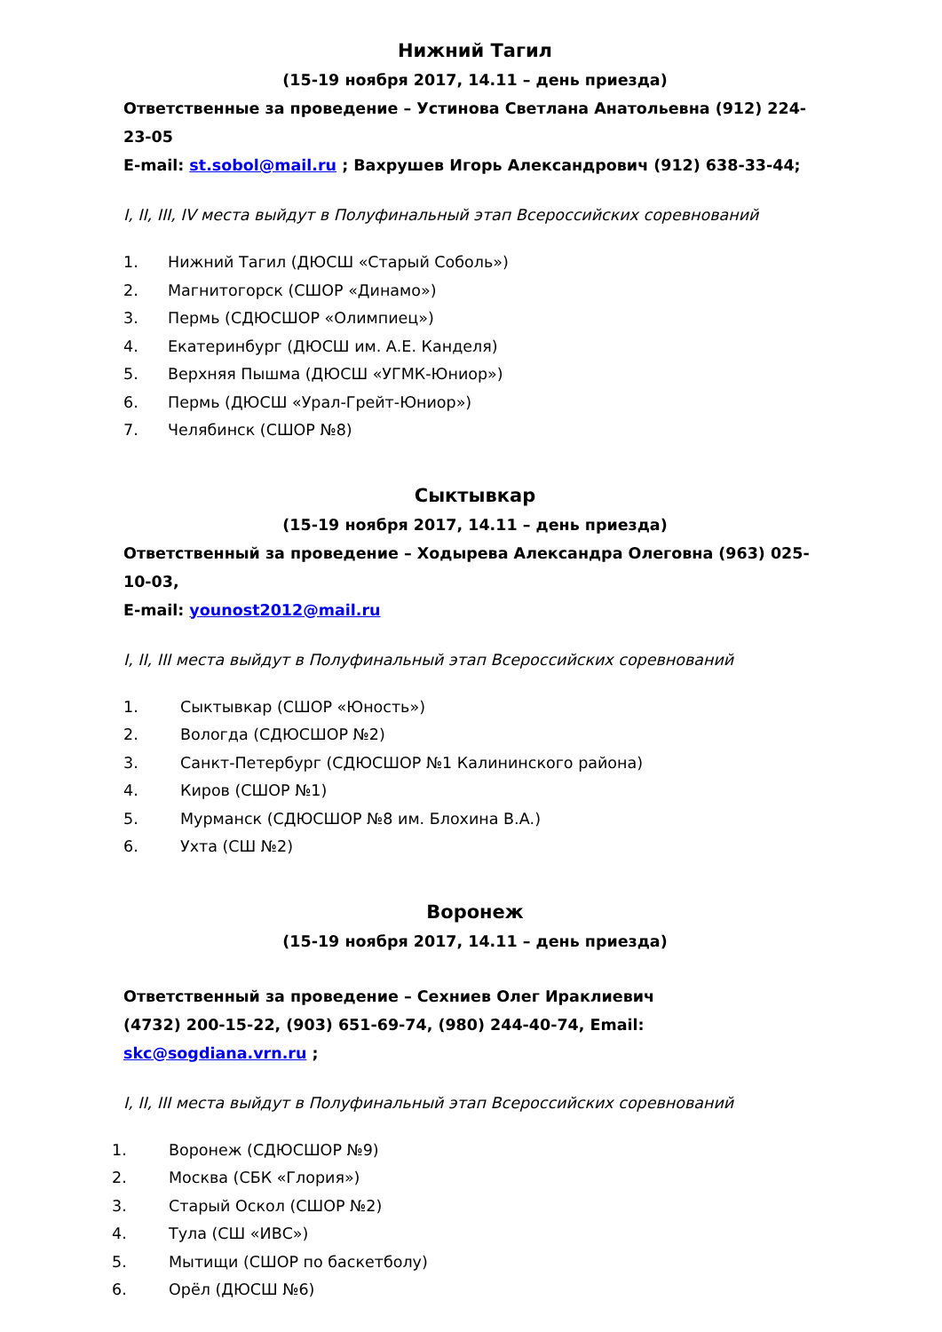Нижний Тагил
(15-19 ноября 2017, 14.11 – день приезда)
Ответственные за проведение – Устинова Светлана Анатольевна (912) 224-23-05
E-mail: st.sobol@mail.ru ; Вахрушев Игорь Александрович (912) 638-33-44;
I, II, III, IV места выйдут в Полуфинальный этап Всероссийских соревнований
1. Нижний Тагил (ДЮСШ «Старый Соболь»)
2. Магнитогорск (СШОР «Динамо»)
3. Пермь (СДЮСШОР «Олимпиец»)
4. Екатеринбург (ДЮСШ им. А.Е. Канделя)
5. Верхняя Пышма (ДЮСШ «УГМК-Юниор»)
6. Пермь (ДЮСШ «Урал-Грейт-Юниор»)
7. Челябинск (СШОР №8)
Сыктывкар
(15-19 ноября 2017, 14.11 – день приезда)
Ответственный за проведение – Ходырева Александра Олеговна (963) 025-10-03,
E-mail: younost2012@mail.ru
I, II, III места выйдут в Полуфинальный этап Всероссийских соревнований
1. Сыктывкар (СШОР «Юность»)
2. Вологда (СДЮСШОР №2)
3. Санкт-Петербург (СДЮСШОР №1 Калининского района)
4. Киров (СШОР №1)
5. Мурманск (СДЮСШОР №8 им. Блохина В.А.)
6. Ухта (СШ №2)
Воронеж
(15-19 ноября 2017, 14.11 – день приезда)
Ответственный за проведение – Сехниев Олег Ираклиевич
(4732) 200-15-22, (903) 651-69-74, (980) 244-40-74, Email: skc@sogdiana.vrn.ru ;
I, II, III места выйдут в Полуфинальный этап Всероссийских соревнований
1. Воронеж (СДЮСШОР №9)
2. Москва (СБК «Глория»)
3. Старый Оскол (СШОР №2)
4. Тула (СШ «ИВС»)
5. Мытищи (СШОР по баскетболу)
6. Орёл (ДЮСШ №6)